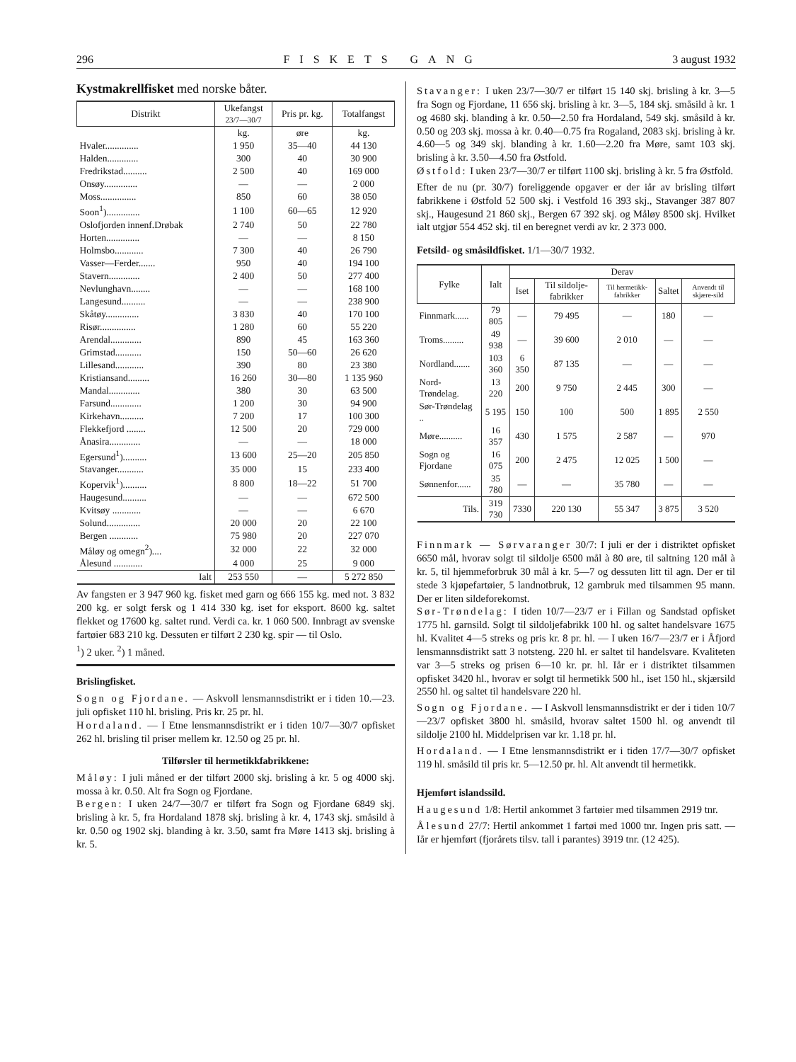296 FISKETS GANG 3 august 1932
Kystmakrellfisket med norske båter.
| Distrikt | Ukefangst 23/7—30/7 | Pris pr. kg. | Totalfangst |
| --- | --- | --- | --- |
| | kg. | øre | kg. |
| Hvaler.............. | 1 950 | 35—40 | 44 130 |
| Halden............. | 300 | 40 | 30 900 |
| Fredrikstad.......... | 2 500 | 40 | 169 000 |
| Onsøy.............. | — | — | 2 000 |
| Moss............... | 850 | 60 | 38 050 |
| Soon<sup>1</sup>).............. | 1 100 | 60—65 | 12 920 |
| Oslofjorden innenf.Drøbak | 2 740 | 50 | 22 780 |
| Horten.............. | — | — | 8 150 |
| Holmsbo............ | 7 300 | 40 | 26 790 |
| Vasser—Ferder....... | 950 | 40 | 194 100 |
| Stavern............. | 2 400 | 50 | 277 400 |
| Nevlunghavn........ | — | — | 168 100 |
| Langesund.......... | — | — | 238 900 |
| Skåtøy.............. | 3 830 | 40 | 170 100 |
| Risør............... | 1 280 | 60 | 55 220 |
| Arendal............. | 890 | 45 | 163 360 |
| Grimstad........... | 150 | 50—60 | 26 620 |
| Lillesand............ | 390 | 80 | 23 380 |
| Kristiansand......... | 16 260 | 30—80 | 1 135 960 |
| Mandal............. | 380 | 30 | 63 500 |
| Farsund............. | 1 200 | 30 | 94 900 |
| Kirkehavn.......... | 7 200 | 17 | 100 300 |
| Flekkefjord ........ | 12 500 | 20 | 729 000 |
| Ånasira............. | — | — | 18 000 |
| Egersund<sup>1</sup>).......... | 13 600 | 25—20 | 205 850 |
| Stavanger........... | 35 000 | 15 | 233 400 |
| Kopervik<sup>1</sup>).......... | 8 800 | 18—22 | 51 700 |
| Haugesund.......... | — | — | 672 500 |
| Kvitsøy ............ | — | — | 6 670 |
| Solund.............. | 20 000 | 20 | 22 100 |
| Bergen ............ | 75 980 | 20 | 227 070 |
| Måløy og omegn<sup>2</sup>).... | 32 000 | 22 | 32 000 |
| Ålesund ............ | 4 000 | 25 | 9 000 |
| Ialt | 253 550 | — | 5 272 850 |
Av fangsten er 3 947 960 kg. fisket med garn og 666 155 kg. med not. 3 832 200 kg. er solgt fersk og 1 414 330 kg. iset for eksport. 8600 kg. saltet flekket og 17600 kg. saltet rund. Verdi ca. kr. 1 060 500. Innbragt av svenske fartøier 683 210 kg. Dessuten er tilført 2 230 kg. spir — til Oslo.
<sup>1</sup>) 2 uker. <sup>2</sup>) 1 måned.
Brislingfisket.
Sogn og Fjordane. — Askvoll lensmannsdistrikt er i tiden 10.—23. juli opfisket 110 hl. brisling. Pris kr. 25 pr. hl.
Hordaland. — I Etne lensmannsdistrikt er i tiden 10/7—30/7 opfisket 262 hl. brisling til priser mellem kr. 12.50 og 25 pr. hl.
Tilførsler til hermetikkfabrikkene:
Måløy: I juli måned er der tilført 2000 skj. brisling à kr. 5 og 4000 skj. mossa à kr. 0.50. Alt fra Sogn og Fjordane.
Bergen: I uken 24/7—30/7 er tilført fra Sogn og Fjordane 6849 skj. brisling à kr. 5, fra Hordaland 1878 skj. brisling à kr. 4, 1743 skj. småsild à kr. 0.50 og 1902 skj. blanding à kr. 3.50, samt fra Møre 1413 skj. brisling à kr. 5.
Stavanger: I uken 23/7—30/7 er tilført 15 140 skj. brisling à kr. 3—5 fra Sogn og Fjordane, 11 656 skj. brisling à kr. 3—5, 184 skj. småsild à kr. 1 og 4680 skj. blanding à kr. 0.50—2.50 fra Hordaland, 549 skj. småsild à kr. 0.50 og 203 skj. mossa à kr. 0.40—0.75 fra Rogaland, 2083 skj. brisling à kr. 4.60—5 og 349 skj. blanding à kr. 1.60—2.20 fra Møre, samt 103 skj. brisling à kr. 3.50—4.50 fra Østfold.
Østfold: I uken 23/7—30/7 er tilført 1100 skj. brisling à kr. 5 fra Østfold.
Efter de nu (pr. 30/7) foreliggende opgaver er der iår av brisling tilført fabrikkene i Østfold 52 500 skj. i Vestfold 16 393 skj., Stavanger 387 807 skj., Haugesund 21 860 skj., Bergen 67 392 skj. og Måløy 8500 skj. Hvilket ialt utgjør 554 452 skj. til en beregnet verdi av kr. 2 373 000.
Fetsild- og småsildfisket. 1/1—30/7 1932.
| Fylke | Ialt | Derav | | | | |
| --- | --- | --- | --- | --- | --- | --- |
| | | Iset | Til sildolje-fabrikker | Til hermetikk-fabrikker | Saltet | Anvendt til skjære-sild |
| Finnmark...... | 79 805 | — | 79 495 | — | 180 | — |
| Troms......... | 49 938 | — | 39 600 | 2 010 | — | — |
| Nordland....... | 103 360 | 6 350 | 87 135 | — | — | — |
| Nord-Trøndelag. | 13 220 | 200 | 9 750 | 2 445 | 300 | — |
| Sør-Trøndelag .. | 5 195 | 150 | 100 | 500 | 1 895 | 2 550 |
| Møre.......... | 16 357 | 430 | 1 575 | 2 587 | — | 970 |
| Sogn og Fjordane | 16 075 | 200 | 2 475 | 12 025 | 1 500 | — |
| Sønnenfor...... | 35 780 | — | — | 35 780 | — | — |
| Tils. | 319 730 | 7330 | 220 130 | 55 347 | 3 875 | 3 520 |
Finnmark — Sørvaranger 30/7: I juli er der i distriktet opfisket 6650 mål, hvorav solgt til sildolje 6500 mål à 80 øre, til saltning 120 mål à kr. 5, til hjemmeforbruk 30 mål à kr. 5—7 og dessuten litt til agn. Der er til stede 3 kjøpefartøier, 5 landnotbruk, 12 garnbruk med tilsammen 95 mann. Der er liten sildeforekomst.
Sør-Trøndelag: I tiden 10/7—23/7 er i Fillan og Sandstad opfisket 1775 hl. garnsild. Solgt til sildoljefabrikk 100 hl. og saltet handelsvare 1675 hl. Kvalitet 4—5 streks og pris kr. 8 pr. hl. — I uken 16/7—23/7 er i Åfjord lensmannsdistrikt satt 3 notsteng. 220 hl. er saltet til handelsvare. Kvaliteten var 3—5 streks og prisen 6—10 kr. pr. hl. Iår er i distriktet tilsammen opfisket 3420 hl., hvorav er solgt til hermetikk 500 hl., iset 150 hl., skjærsild 2550 hl. og saltet til handelsvare 220 hl.
Sogn og Fjordane. — I Askvoll lensmannsdistrikt er der i tiden 10/7—23/7 opfisket 3800 hl. småsild, hvorav saltet 1500 hl. og anvendt til sildolje 2100 hl. Middelprisen var kr. 1.18 pr. hl.
Hordaland. — I Etne lensmannsdistrikt er i tiden 17/7—30/7 opfisket 119 hl. småsild til pris kr. 5—12.50 pr. hl. Alt anvendt til hermetikk.
Hjemført islandssild.
Haugesund 1/8: Hertil ankommet 3 fartøier med tilsammen 2919 tnr.
Ålesund 27/7: Hertil ankommet 1 fartøi med 1000 tnr. Ingen pris satt. — Iår er hjemført (fjorårets tilsv. tall i parantes) 3919 tnr. (12 425).